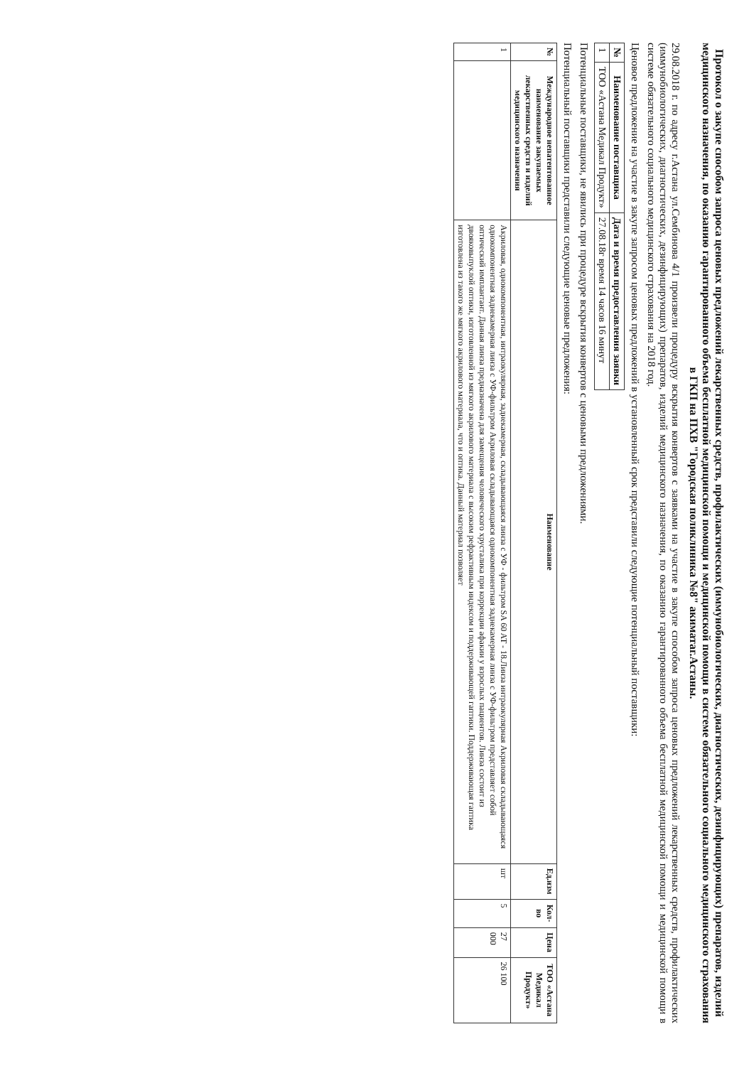Протокол о закупе способом запроса ценовых предложений лекарственных средств, профилактических (иммунобиологических, диагностических, дезинфицирующих) препаратов, изделий медицинского назначения, по оказанию гарантированного объема бесплатной медицинской помощи и медицинской помощи в системе обязательного социального медицинского страхования в ГКП на ПХВ "Городская поликлиника №8" акиматаг.Астаны.
29.08.2018 г. по адресу г.Астана ул.Сембинова 4/1 произвели процедуру вскрытия конвертов с заявками на участие в закупе способом запроса ценовых предложений лекарственных средств, профилактических (иммунобиологических, диагностических, дезинфицирующих) препаратов, изделий медицинского назначения, по оказанию гарантированного объема бесплатной медицинской помощи и медицинской помощи в системе обязательного социального медицинского страхования на 2018 год.
Ценовое предложение на участие в закупе запросом ценовых предложений в установленный срок представили следующие потенциальный поставщики:
| № | Наименование поставщика | Дата и время предоставления заявки |
| --- | --- | --- |
| 1 | ТОО «Астана Медикал Продукт» | 27.08.18г время 14 часов 16 минут |
Потенциальные поставщики, не явились при процедуре вскрытия конвертов с ценовыми предложениями.
Потенциальный поставщики представили следующие ценовые предложения:
| № | Международное непатентованное наименование закупаемых лекарственных средств и изделий медицинского назначения | Наименование | Ед.изм | Кол-во | Цена | ТОО «Астана Медикал Продукт» |
| --- | --- | --- | --- | --- | --- | --- |
| 1 | | Акриловая, однокомпонентная, интраокулярная, заднекамерная, складывающаяся линза с УФ - фильтром SA 60 AT - 18.Линза интраокулярная Акриловая складывающаяся однокомпонентная заднекамерная линза с УФ-фильтром Акриловая складывающаяся однокомпонентная заднекамерная линза с УФ-фильтром представляет собой оптический имплантант. Данная линза предназначена для замещения человеческого хрусталика при коррекции афакии у взрослых пациентов. Линза состоит из двояковыпуклой оптики, изготовленной из мягкого акрилового материала с высоким рефрактивным индексом и поддерживающей гаптики. Поддерживающая гаптика изготовлена из такого же мягкого акрилового материала, что и оптика. Данный материал позволяет | шт | 5 | 27 000 | 26 100 |